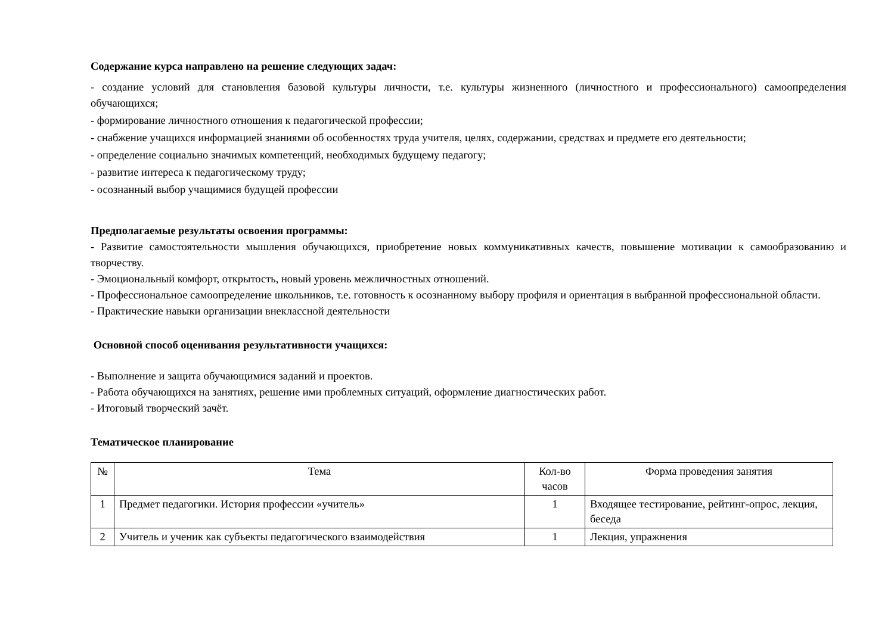Содержание курса направлено на решение следующих задач:
- создание условий для становления базовой культуры личности, т.е. культуры жизненного (личностного и профессионального) самоопределения обучающихся;
- формирование личностного отношения к педагогической профессии;
- снабжение учащихся информацией знаниями об особенностях труда учителя, целях, содержании, средствах и предмете его деятельности;
- определение социально значимых компетенций, необходимых будущему педагогу;
- развитие интереса к педагогическому труду;
- осознанный выбор учащимися будущей профессии
Предполагаемые результаты освоения программы:
- Развитие самостоятельности мышления обучающихся, приобретение новых коммуникативных качеств, повышение мотивации к самообразованию и творчеству.
- Эмоциональный комфорт, открытость, новый уровень межличностных отношений.
- Профессиональное самоопределение школьников, т.е. готовность к осознанному выбору профиля и ориентация в выбранной профессиональной области.
- Практические навыки организации внеклассной деятельности
Основной способ оценивания результативности учащихся:
- Выполнение и защита обучающимися заданий и проектов.
- Работа обучающихся на занятиях, решение ими проблемных ситуаций, оформление диагностических работ.
- Итоговый творческий зачёт.
Тематическое планирование
| № | Тема | Кол-во часов | Форма проведения занятия |
| 1 | Предмет педагогики. История профессии «учитель» | 1 | Входящее тестирование, рейтинг-опрос, лекция, беседа |
| 2 | Учитель и ученик как субъекты педагогического взаимодействия | 1 | Лекция, упражнения |